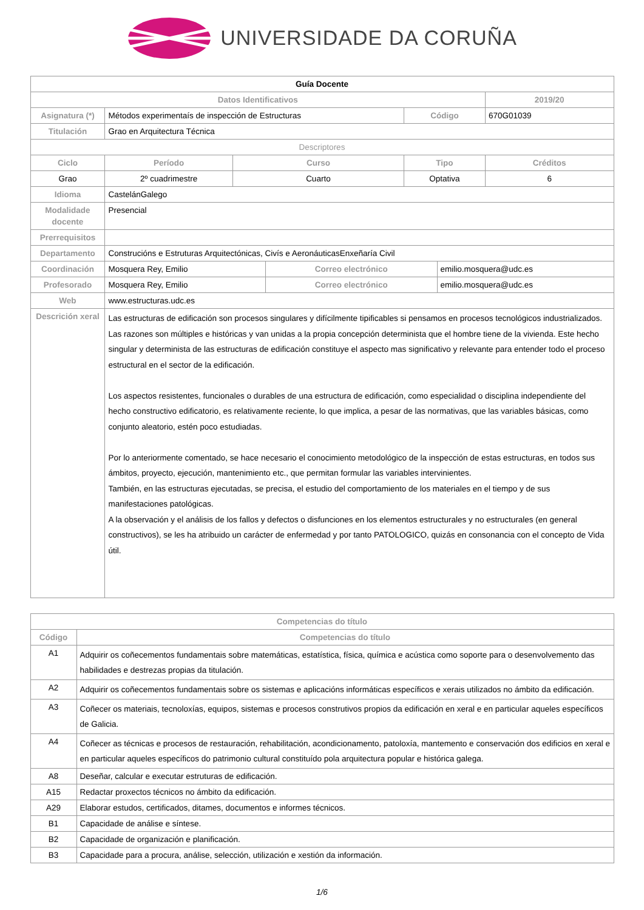UNIVERSIDADE DA CORUÑA
| Guía Docente | | | | | | |
| Datos Identificativos | | | | | | 2019/20 |
| Asignatura (*) | Métodos experimentaís de inspección de Estructuras | | | Código | | 670G01039 |
| Titulación | Grao en Arquitectura Técnica | | | | | |
| Descriptores | | | | | | |
| Ciclo | Período | Curso | | Tipo | | Créditos |
| Grao | 2º cuadrimestre | Cuarto | | Optativa | | 6 |
| Idioma | CastelánGalego | | | | | |
| Modalidade docente | Presencial | | | | | |
| Prerrequisitos | | | | | | |
| Departamento | Construcións e Estruturas Arquitectónicas, Civís e AeronáuticasEnxeñaría Civil | | | | | |
| Coordinación | Mosquera Rey, Emilio | | Correo electrónico | | emilio.mosquera@udc.es | |
| Profesorado | Mosquera Rey, Emilio | | Correo electrónico | | emilio.mosquera@udc.es | |
| Web | www.estructuras.udc.es | | | | | |
| Descrición xeral | Las estructuras de edificación son procesos singulares y difícilmente tipificables si pensamos en procesos tecnológicos industrializados. Las razones son múltiples e históricas y van unidas a la propia concepción determinista que el hombre tiene de la vivienda. Este hecho singular y determinista de las estructuras de edificación constituye el aspecto mas significativo y relevante para entender todo el proceso estructural en el sector de la edificación. Los aspectos resistentes, funcionales o durables de una estructura de edificación, como especialidad o disciplina independiente del hecho constructivo edificatorio, es relativamente reciente, lo que implica, a pesar de las normativas, que las variables básicas, como conjunto aleatorio, estén poco estudiadas. Por lo anteriormente comentado, se hace necesario el conocimiento metodológico de la inspección de estas estructuras, en todos sus ámbitos, proyecto, ejecución, mantenimiento etc., que permitan formular las variables intervinientes. También, en las estructuras ejecutadas, se precisa, el estudio del comportamiento de los materiales en el tiempo y de sus manifestaciones patológicas. A la observación y el análisis de los fallos y defectos o disfunciones en los elementos estructurales y no estructurales (en general constructivos), se les ha atribuido un carácter de enfermedad y por tanto PATOLOGICO, quizás en consonancia con el concepto de Vida útil. | | | | | |
| Competencias do título | |
| --- | --- |
| Código | Competencias do título |
| A1 | Adquirir os coñecementos fundamentais sobre matemáticas, estatística, física, química e acústica como soporte para o desenvolvemento das habilidades e destrezas propias da titulación. |
| A2 | Adquirir os coñecementos fundamentais sobre os sistemas e aplicacións informáticas específicos e xerais utilizados no ámbito da edificación. |
| A3 | Coñecer os materiais, tecnoloxías, equipos, sistemas e procesos construtivos propios da edificación en xeral e en particular aqueles específicos de Galicia. |
| A4 | Coñecer as técnicas e procesos de restauración, rehabilitación, acondicionamento, patoloxía, mantemento e conservación dos edificios en xeral e en particular aqueles específicos do patrimonio cultural constituído pola arquitectura popular e histórica galega. |
| A8 | Deseñar, calcular e executar estruturas de edificación. |
| A15 | Redactar proxectos técnicos no ámbito da edificación. |
| A29 | Elaborar estudos, certificados, ditames, documentos e informes técnicos. |
| B1 | Capacidade de análise e síntese. |
| B2 | Capacidade de organización e planificación. |
| B3 | Capacidade para a procura, análise, selección, utilización e xestión da información. |
1/6